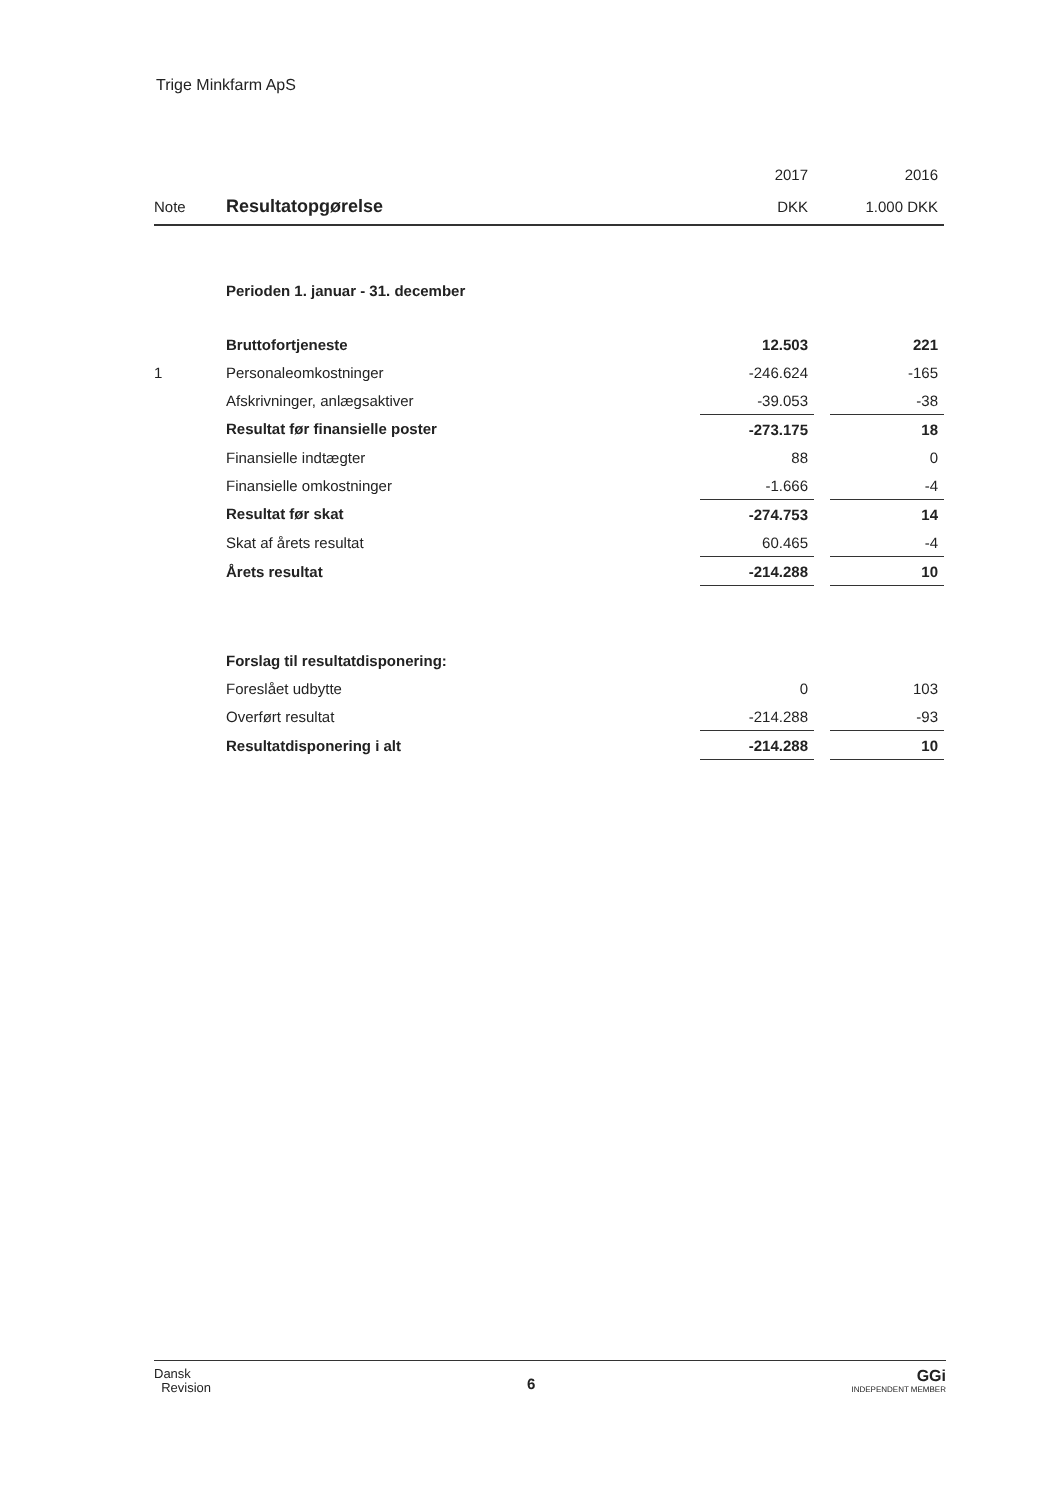Trige Minkfarm ApS
| | | 2017 | | 2016 |
| Note | Resultatopgørelse | DKK | | 1.000 DKK |
| | Perioden 1. januar - 31. december | | | |
| | Bruttofortjeneste | 12.503 | | 221 |
| 1 | Personaleomkostninger | -246.624 | | -165 |
| | Afskrivninger, anlægsaktiver | -39.053 | | -38 |
| | Resultat før finansielle poster | -273.175 | | 18 |
| | Finansielle indtægter | 88 | | 0 |
| | Finansielle omkostninger | -1.666 | | -4 |
| | Resultat før skat | -274.753 | | 14 |
| | Skat af årets resultat | 60.465 | | -4 |
| | Årets resultat | -214.288 | | 10 |
| | Forslag til resultatdisponering: | | | |
| | Foreslået udbytte | 0 | | 103 |
| | Overført resultat | -214.288 | | -93 |
| | Resultatdisponering i alt | -214.288 | | 10 |
Dansk
Revision
6
GGi
INDEPENDENT MEMBER